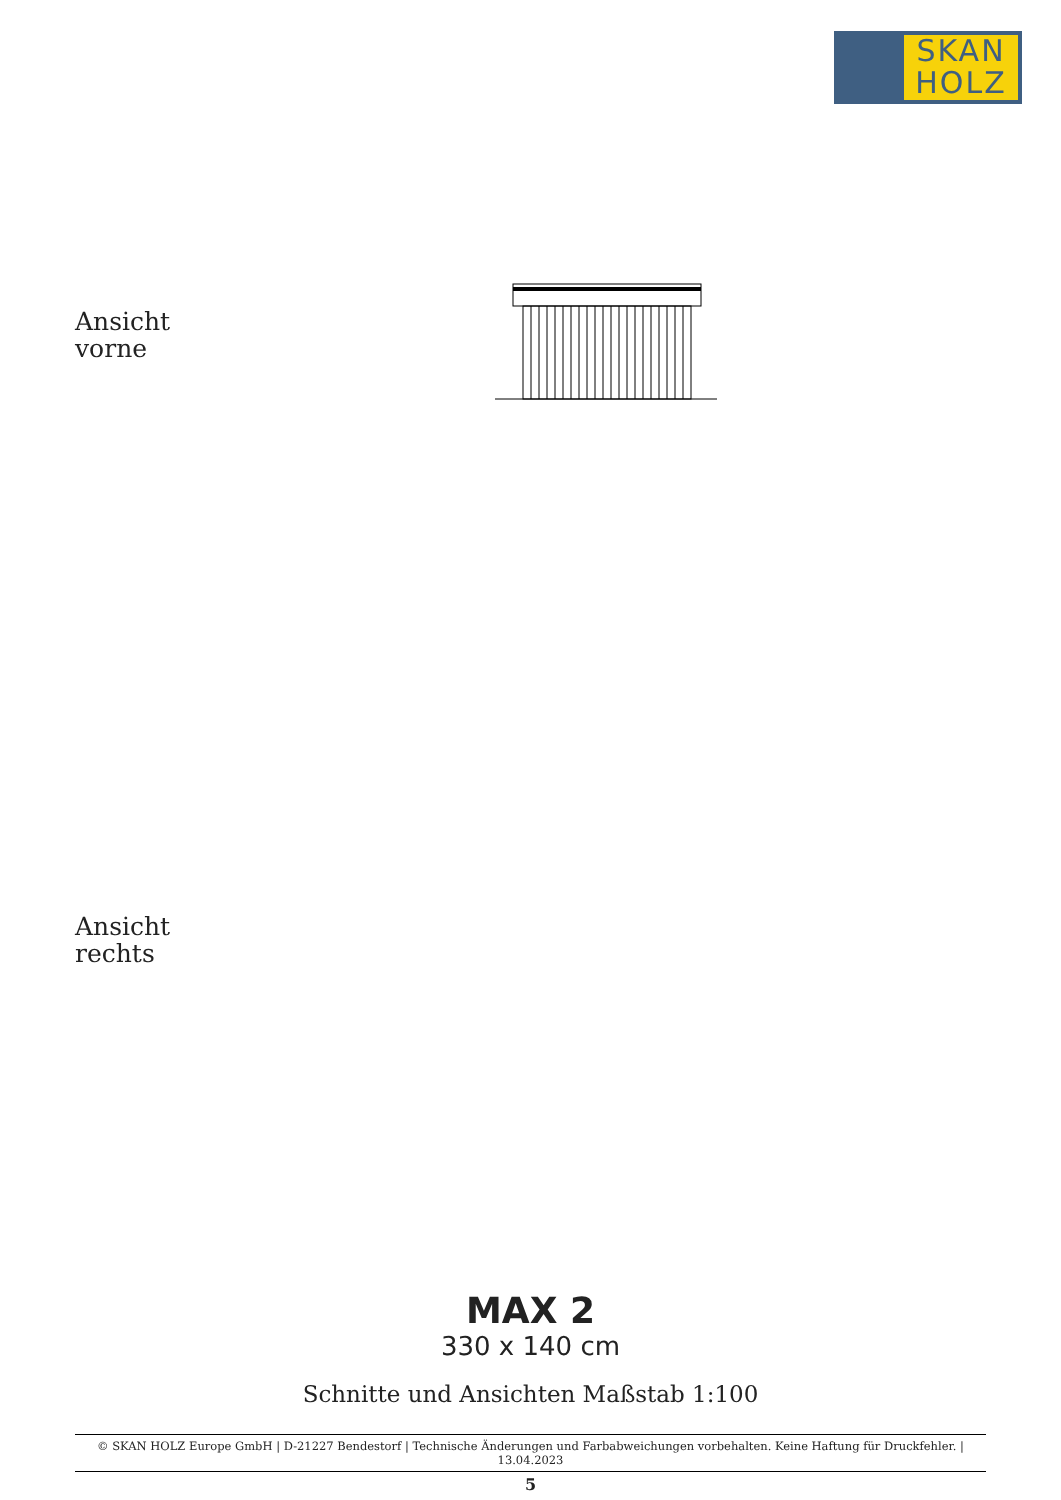SKAN
HOLZ
Ansicht
vorne
Ansicht
rechts
MAX 2
330 x 140 cm
Schnitte und Ansichten Maßstab 1:100
© SKAN HOLZ Europe GmbH | D-21227 Bendestorf | Technische Änderungen und Farbabweichungen vorbehalten. Keine Haftung für Druckfehler. | 13.04.2023
5